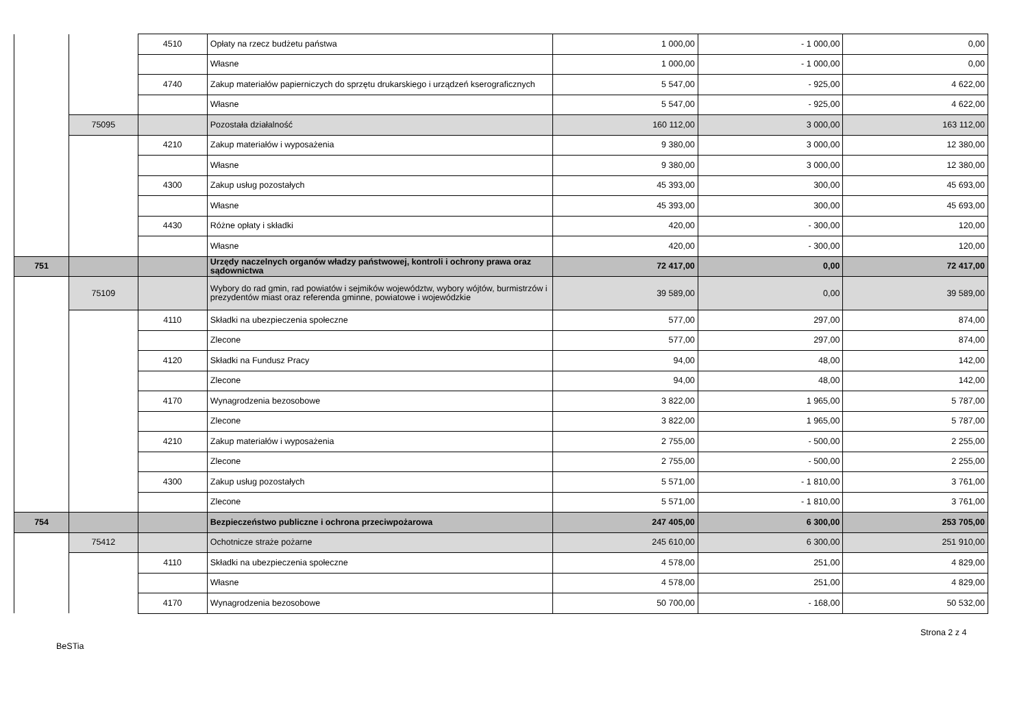| | | 4510 | Opłaty na rzecz budżetu państwa | 1 000,00 | - 1 000,00 | 0,00 |
| | | | Własne | 1 000,00 | - 1 000,00 | 0,00 |
| | | 4740 | Zakup materiałów papierniczych do sprzętu drukarskiego i urządzeń kserograficznych | 5 547,00 | - 925,00 | 4 622,00 |
| | | | Własne | 5 547,00 | - 925,00 | 4 622,00 |
| | 75095 | | Pozostała działalność | 160 112,00 | 3 000,00 | 163 112,00 |
| | | 4210 | Zakup materiałów i wyposażenia | 9 380,00 | 3 000,00 | 12 380,00 |
| | | | Własne | 9 380,00 | 3 000,00 | 12 380,00 |
| | | 4300 | Zakup usług pozostałych | 45 393,00 | 300,00 | 45 693,00 |
| | | | Własne | 45 393,00 | 300,00 | 45 693,00 |
| | | 4430 | Różne opłaty i składki | 420,00 | - 300,00 | 120,00 |
| | | | Własne | 420,00 | - 300,00 | 120,00 |
| 751 | | | Urzędy naczelnych organów władzy państwowej, kontroli i ochrony prawa oraz sądownictwa | 72 417,00 | 0,00 | 72 417,00 |
| | 75109 | | Wybory do rad gmin, rad powiatów i sejmików województw, wybory wójtów, burmistrzów i prezydentów miast oraz referenda gminne, powiatowe i wojewódzkie | 39 589,00 | 0,00 | 39 589,00 |
| | | 4110 | Składki na ubezpieczenia społeczne | 577,00 | 297,00 | 874,00 |
| | | | Zlecone | 577,00 | 297,00 | 874,00 |
| | | 4120 | Składki na Fundusz Pracy | 94,00 | 48,00 | 142,00 |
| | | | Zlecone | 94,00 | 48,00 | 142,00 |
| | | 4170 | Wynagrodzenia bezosobowe | 3 822,00 | 1 965,00 | 5 787,00 |
| | | | Zlecone | 3 822,00 | 1 965,00 | 5 787,00 |
| | | 4210 | Zakup materiałów i wyposażenia | 2 755,00 | - 500,00 | 2 255,00 |
| | | | Zlecone | 2 755,00 | - 500,00 | 2 255,00 |
| | | 4300 | Zakup usług pozostałych | 5 571,00 | - 1 810,00 | 3 761,00 |
| | | | Zlecone | 5 571,00 | - 1 810,00 | 3 761,00 |
| 754 | | | Bezpieczeństwo publiczne i ochrona przeciwpożarowa | 247 405,00 | 6 300,00 | 253 705,00 |
| | 75412 | | Ochotnicze straże pożarne | 245 610,00 | 6 300,00 | 251 910,00 |
| | | 4110 | Składki na ubezpieczenia społeczne | 4 578,00 | 251,00 | 4 829,00 |
| | | | Własne | 4 578,00 | 251,00 | 4 829,00 |
| | | 4170 | Wynagrodzenia bezosobowe | 50 700,00 | - 168,00 | 50 532,00 |
Strona 2 z 4
BeSTia